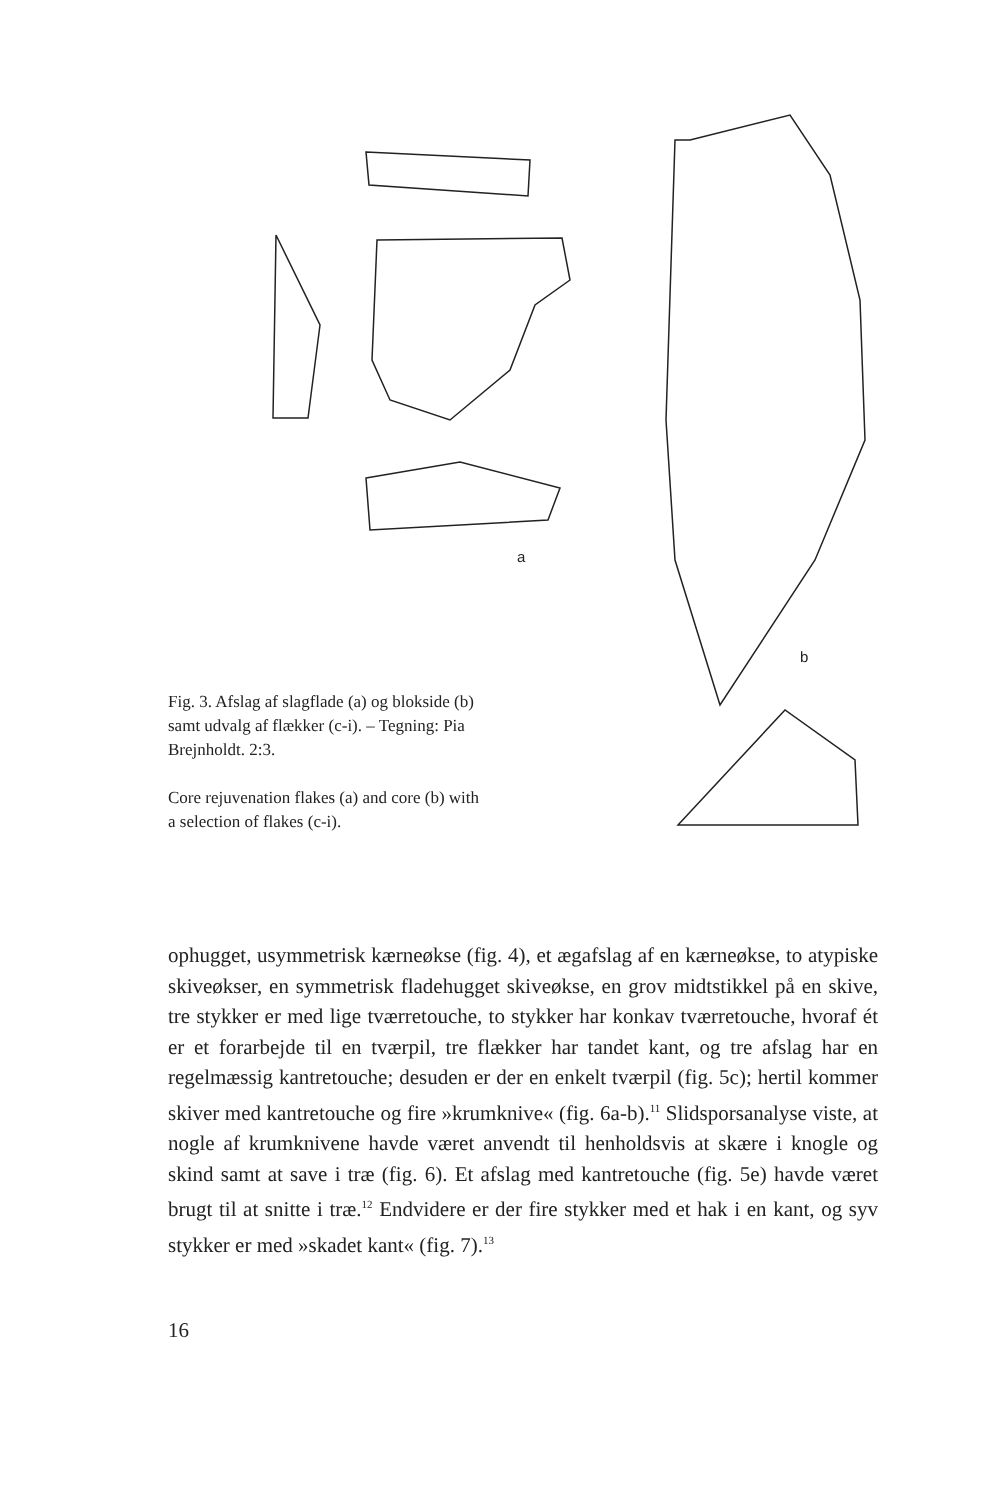a
b
Fig. 3. Afslag af slagflade (a) og blokside (b) samt udvalg af flækker (c-i). – Tegning: Pia Brejnholdt. 2:3.
Core rejuvenation flakes (a) and core (b) with a selection of flakes (c-i).
ophugget, usymmetrisk kærneøkse (fig. 4), et ægafslag af en kærneøkse, to atypiske skiveøkser, en symmetrisk fladehugget skiveøkse, en grov midtstikkel på en skive, tre stykker er med lige tværretouche, to stykker har konkav tværretouche, hvoraf ét er et forarbejde til en tværpil, tre flækker har tandet kant, og tre afslag har en regelmæssig kantretouche; desuden er der en enkelt tværpil (fig. 5c); hertil kommer skiver med kantretouche og fire »krumknive« (fig. 6a-b).<sup>11</sup> Slidsporsanalyse viste, at nogle af krumknivene havde været anvendt til henholdsvis at skære i knogle og skind samt at save i træ (fig. 6). Et afslag med kantretouche (fig. 5e) havde været brugt til at snitte i træ.<sup>12</sup> Endvidere er der fire stykker med et hak i en kant, og syv stykker er med »skadet kant« (fig. 7).<sup>13</sup>
16